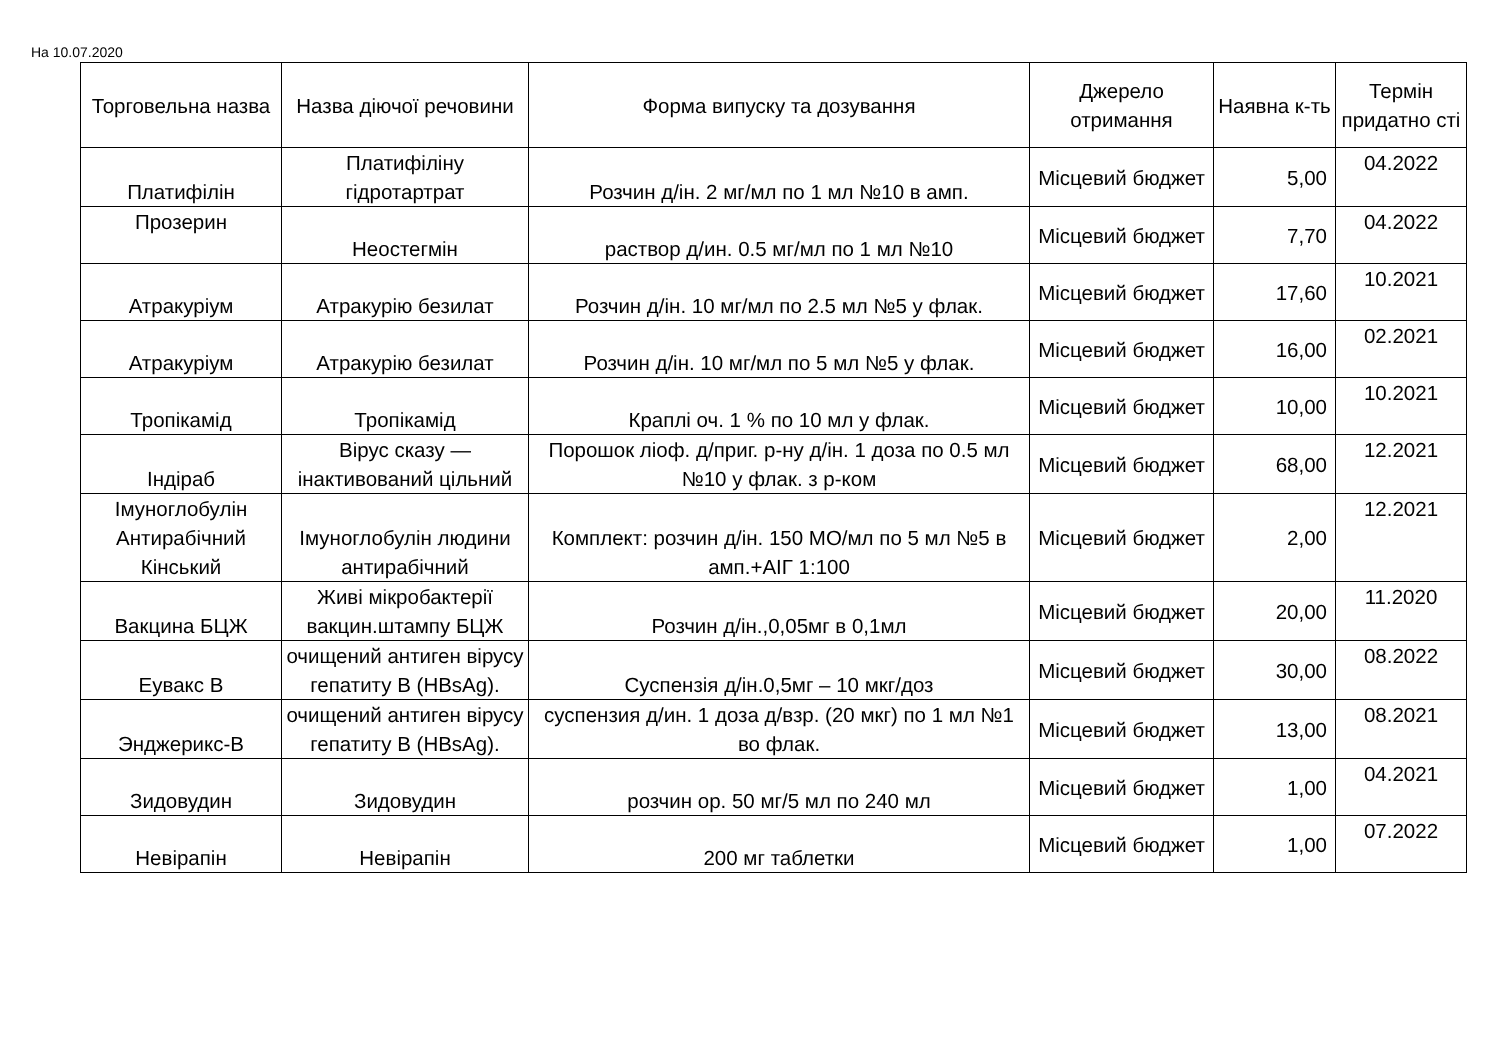На 10.07.2020
| Торговельна назва | Назва діючої речовини | Форма випуску та дозування | Джерело отримання | Наявна к-ть | Термін придатно сті |
| --- | --- | --- | --- | --- | --- |
| Платифілін | Платифіліну гідротартрат | Розчин д/ін. 2 мг/мл по 1 мл №10 в амп. | Місцевий бюджет | 5,00 | 04.2022 |
| Прозерин | Неостегмін | раствор д/ин. 0.5 мг/мл по 1 мл №10 | Місцевий бюджет | 7,70 | 04.2022 |
| Атракуріум | Атракурію безилат | Розчин д/ін. 10 мг/мл по 2.5 мл №5 у флак. | Місцевий бюджет | 17,60 | 10.2021 |
| Атракуріум | Атракурію безилат | Розчин д/ін. 10 мг/мл по 5 мл №5 у флак. | Місцевий бюджет | 16,00 | 02.2021 |
| Тропікамід | Тропікамід | Краплі оч. 1 % по 10 мл у флак. | Місцевий бюджет | 10,00 | 10.2021 |
| Індіраб | Вірус сказу — інактивований цільний | Порошок ліоф. д/приг. р-ну д/ін. 1 доза по 0.5 мл №10 у флак. з р-ком | Місцевий бюджет | 68,00 | 12.2021 |
| Імуноглобулін Антирабічний Кінський | Імуноглобулін людини антирабічний | Комплект: розчин д/ін. 150 МО/мл по 5 мл №5 в амп.+АІГ 1:100 | Місцевий бюджет | 2,00 | 12.2021 |
| Вакцина БЦЖ | Живі мікробактерії вакцин.штампу БЦЖ | Розчин д/ін.,0,05мг в 0,1мл | Місцевий бюджет | 20,00 | 11.2020 |
| Еувакс В | очищений антиген вірусу гепатиту В (HBsAg). | Суспензія д/ін.0,5мг – 10 мкг/доз | Місцевий бюджет | 30,00 | 08.2022 |
| Энджерикс-В | очищений антиген вірусу гепатиту В (HBsAg). | суспензия д/ин. 1 доза д/взр. (20 мкг) по 1 мл №1 во флак. | Місцевий бюджет | 13,00 | 08.2021 |
| Зидовудин | Зидовудин | розчин ор. 50 мг/5 мл по 240 мл | Місцевий бюджет | 1,00 | 04.2021 |
| Невірапін | Невірапін | 200 мг таблетки | Місцевий бюджет | 1,00 | 07.2022 |